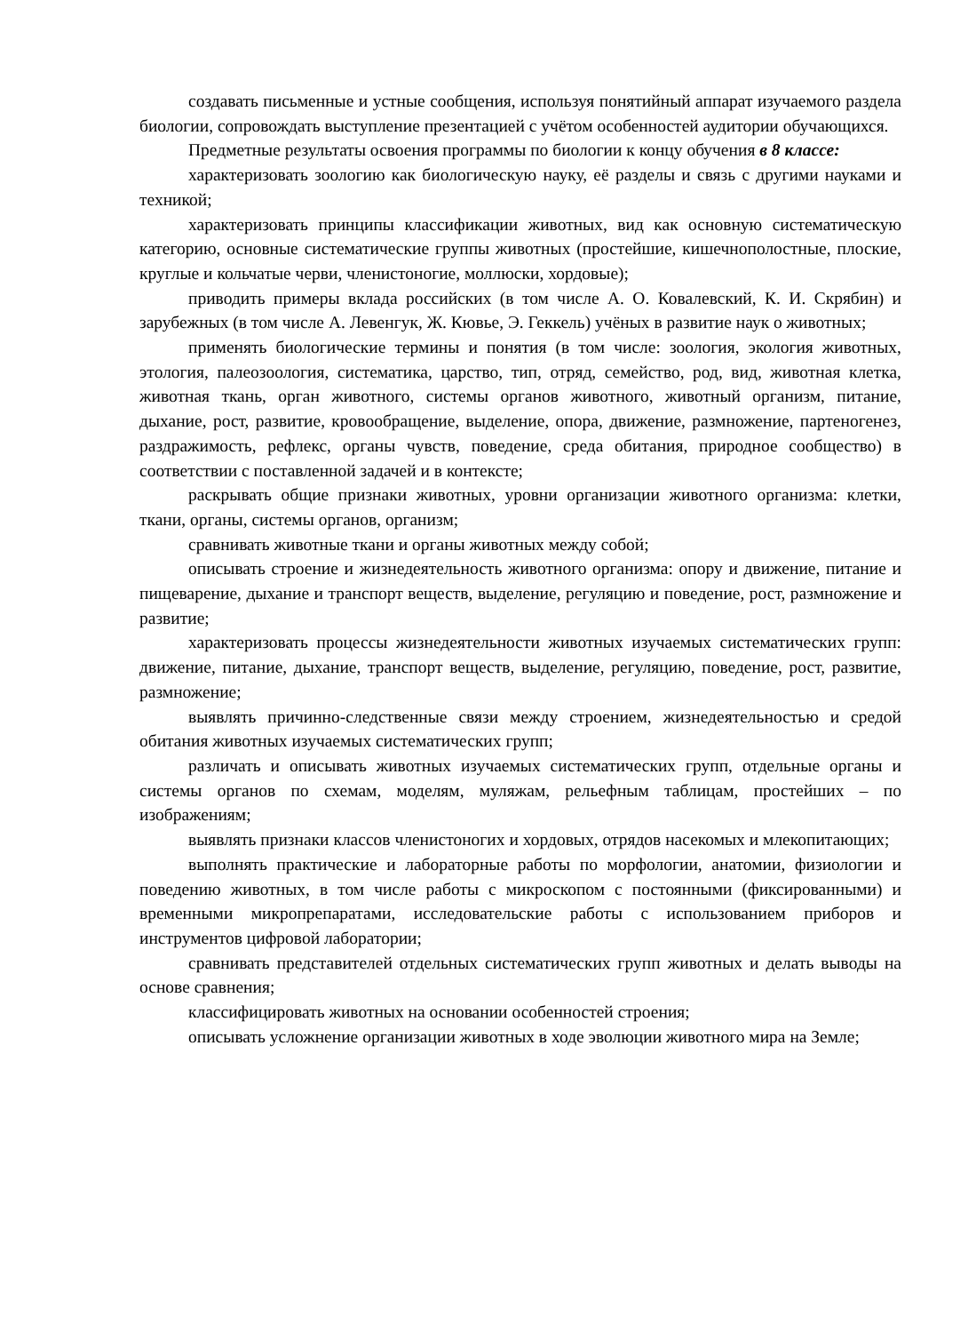создавать письменные и устные сообщения, используя понятийный аппарат изучаемого раздела биологии, сопровождать выступление презентацией с учётом особенностей аудитории обучающихся.
Предметные результаты освоения программы по биологии к концу обучения в 8 классе:
характеризовать зоологию как биологическую науку, её разделы и связь с другими науками и техникой;
характеризовать принципы классификации животных, вид как основную систематическую категорию, основные систематические группы животных (простейшие, кишечнополостные, плоские, круглые и кольчатые черви, членистоногие, моллюски, хордовые);
приводить примеры вклада российских (в том числе А. О. Ковалевский, К. И. Скрябин) и зарубежных (в том числе А. Левенгук, Ж. Кювье, Э. Геккель) учёных в развитие наук о животных;
применять биологические термины и понятия (в том числе: зоология, экология животных, этология, палеозоология, систематика, царство, тип, отряд, семейство, род, вид, животная клетка, животная ткань, орган животного, системы органов животного, животный организм, питание, дыхание, рост, развитие, кровообращение, выделение, опора, движение, размножение, партеногенез, раздражимость, рефлекс, органы чувств, поведение, среда обитания, природное сообщество) в соответствии с поставленной задачей и в контексте;
раскрывать общие признаки животных, уровни организации животного организма: клетки, ткани, органы, системы органов, организм;
сравнивать животные ткани и органы животных между собой;
описывать строение и жизнедеятельность животного организма: опору и движение, питание и пищеварение, дыхание и транспорт веществ, выделение, регуляцию и поведение, рост, размножение и развитие;
характеризовать процессы жизнедеятельности животных изучаемых систематических групп: движение, питание, дыхание, транспорт веществ, выделение, регуляцию, поведение, рост, развитие, размножение;
выявлять причинно-следственные связи между строением, жизнедеятельностью и средой обитания животных изучаемых систематических групп;
различать и описывать животных изучаемых систематических групп, отдельные органы и системы органов по схемам, моделям, муляжам, рельефным таблицам, простейших – по изображениям;
выявлять признаки классов членистоногих и хордовых, отрядов насекомых и млекопитающих;
выполнять практические и лабораторные работы по морфологии, анатомии, физиологии и поведению животных, в том числе работы с микроскопом с постоянными (фиксированными) и временными микропрепаратами, исследовательские работы с использованием приборов и инструментов цифровой лаборатории;
сравнивать представителей отдельных систематических групп животных и делать выводы на основе сравнения;
классифицировать животных на основании особенностей строения;
описывать усложнение организации животных в ходе эволюции животного мира на Земле;